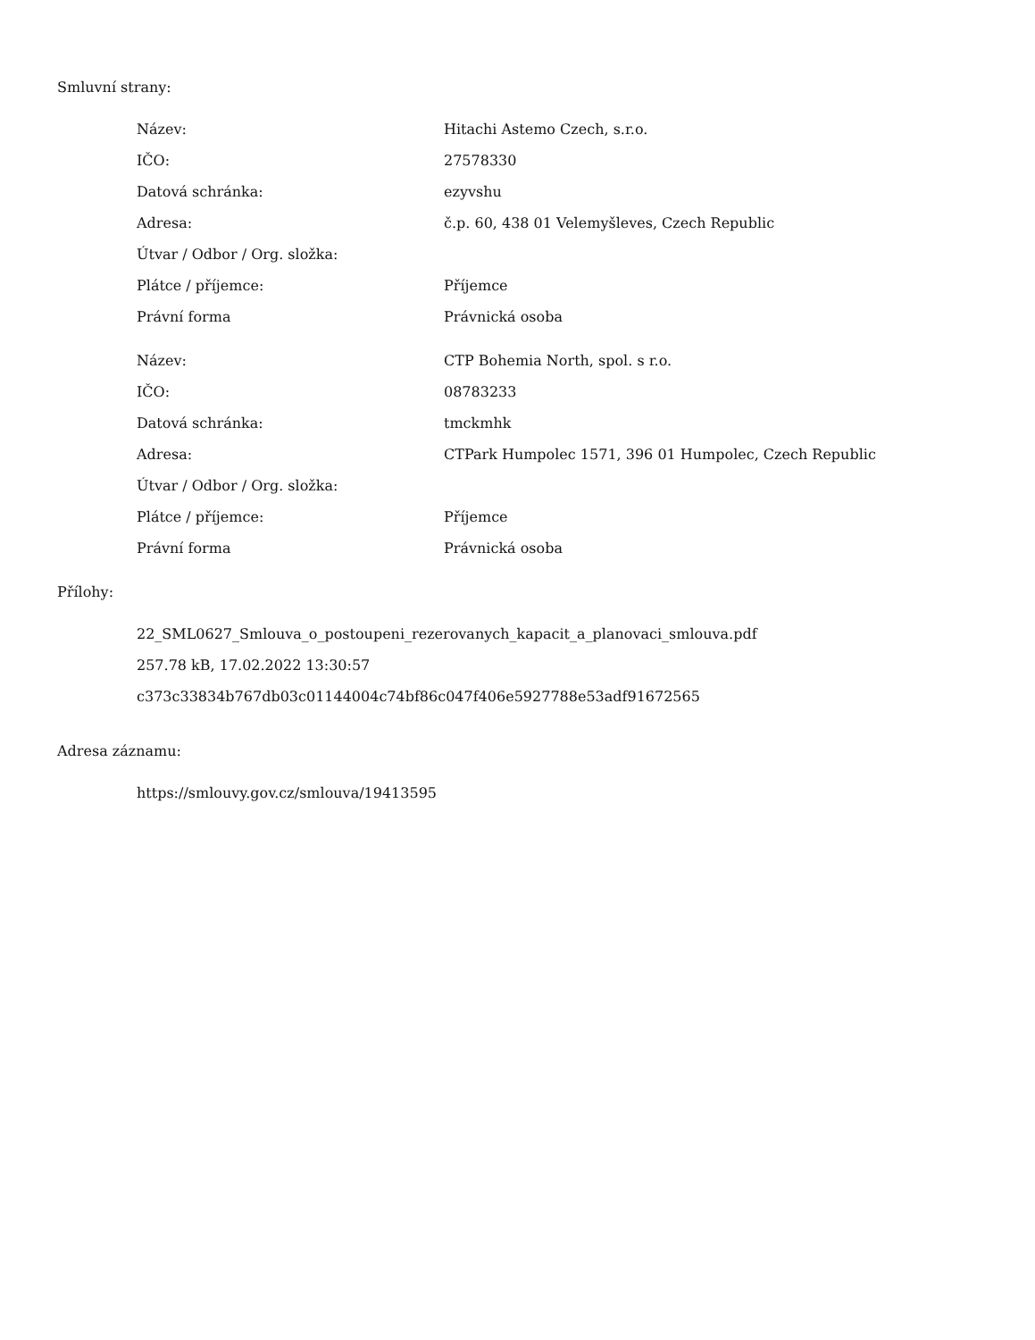Smluvní strany:
| Název: | Hitachi Astemo Czech, s.r.o. |
| IČO: | 27578330 |
| Datová schránka: | ezyvshu |
| Adresa: | č.p. 60, 438 01 Velemyšleves, Czech Republic |
| Útvar / Odbor / Org. složka: | |
| Plátce / příjemce: | Příjemce |
| Právní forma | Právnická osoba |
| Název: | CTP Bohemia North, spol. s r.o. |
| IČO: | 08783233 |
| Datová schránka: | tmckmhk |
| Adresa: | CTPark Humpolec 1571, 396 01 Humpolec, Czech Republic |
| Útvar / Odbor / Org. složka: | |
| Plátce / příjemce: | Příjemce |
| Právní forma | Právnická osoba |
Přílohy:
22_SML0627_Smlouva_o_postoupeni_rezerovanych_kapacit_a_planovaci_smlouva.pdf
257.78 kB, 17.02.2022 13:30:57
c373c33834b767db03c01144004c74bf86c047f406e5927788e53adf91672565
Adresa záznamu:
https://smlouvy.gov.cz/smlouva/19413595